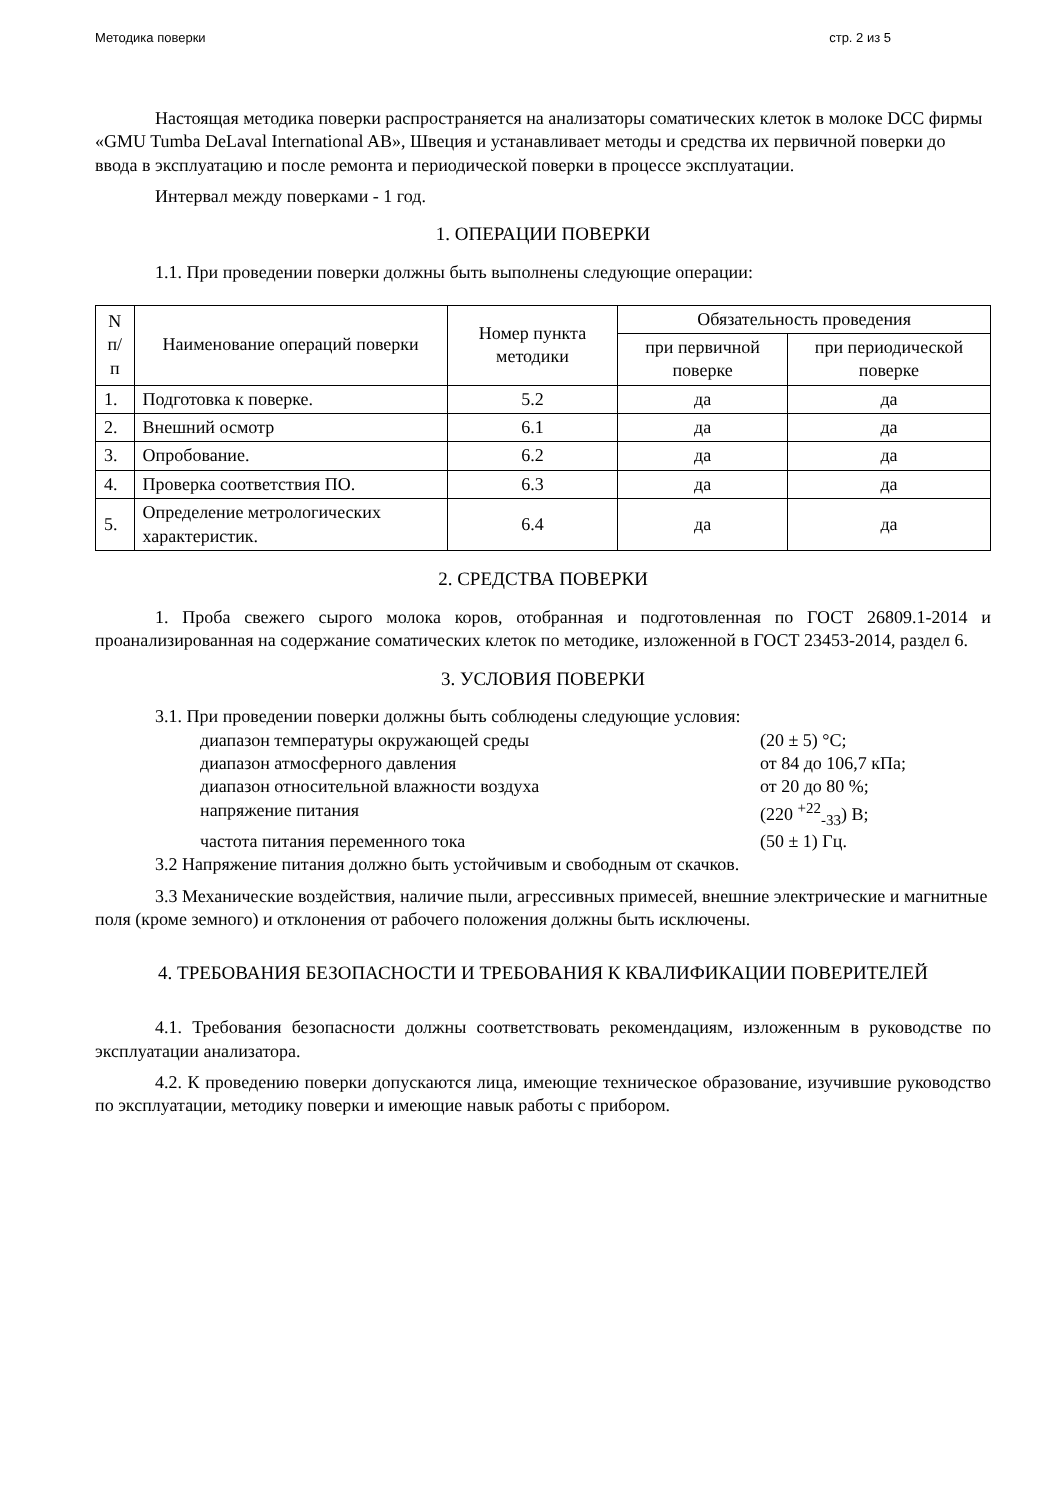Методика поверки стр. 2 из 5
Настоящая методика поверки распространяется на анализаторы соматических клеток в молоке DCC фирмы «GMU Tumba DeLaval International AB», Швеция и устанавливает методы и средства их первичной поверки до ввода в эксплуатацию и после ремонта и периодической поверки в процессе эксплуатации.
Интервал между поверками - 1 год.
1. ОПЕРАЦИИ ПОВЕРКИ
1.1. При проведении поверки должны быть выполнены следующие операции:
| N п/п | Наименование операций поверки | Номер пункта методики | Обязательность проведения | |
| --- | --- | --- | --- | --- |
| | | | при первичной поверке | при периодической поверке |
| 1. | Подготовка к поверке. | 5.2 | да | да |
| 2. | Внешний осмотр | 6.1 | да | да |
| 3. | Опробование. | 6.2 | да | да |
| 4. | Проверка соответствия ПО. | 6.3 | да | да |
| 5. | Определение метрологических характеристик. | 6.4 | да | да |
2. СРЕДСТВА ПОВЕРКИ
1. Проба свежего сырого молока коров, отобранная и подготовленная по ГОСТ 26809.1-2014 и проанализированная на содержание соматических клеток по методике, изложенной в ГОСТ 23453-2014, раздел 6.
3. УСЛОВИЯ ПОВЕРКИ
3.1. При проведении поверки должны быть соблюдены следующие условия:
диапазон температуры окружающей среды (20 ± 5) °С; диапазон атмосферного давления от 84 до 106,7 кПа; диапазон относительной влажности воздуха от 20 до 80 %; напряжение питания (220 <sup>+22</sup><sub>-33</sub>) В; частота питания переменного тока (50 ± 1) Гц.
3.2 Напряжение питания должно быть устойчивым и свободным от скачков.
3.3 Механические воздействия, наличие пыли, агрессивных примесей, внешние электрические и магнитные поля (кроме земного) и отклонения от рабочего положения должны быть исключены.
4. ТРЕБОВАНИЯ БЕЗОПАСНОСТИ И ТРЕБОВАНИЯ К КВАЛИФИКАЦИИ ПОВЕРИТЕЛЕЙ
4.1. Требования безопасности должны соответствовать рекомендациям, изложенным в руководстве по эксплуатации анализатора.
4.2. К проведению поверки допускаются лица, имеющие техническое образование, изучившие руководство по эксплуатации, методику поверки и имеющие навык работы с прибором.